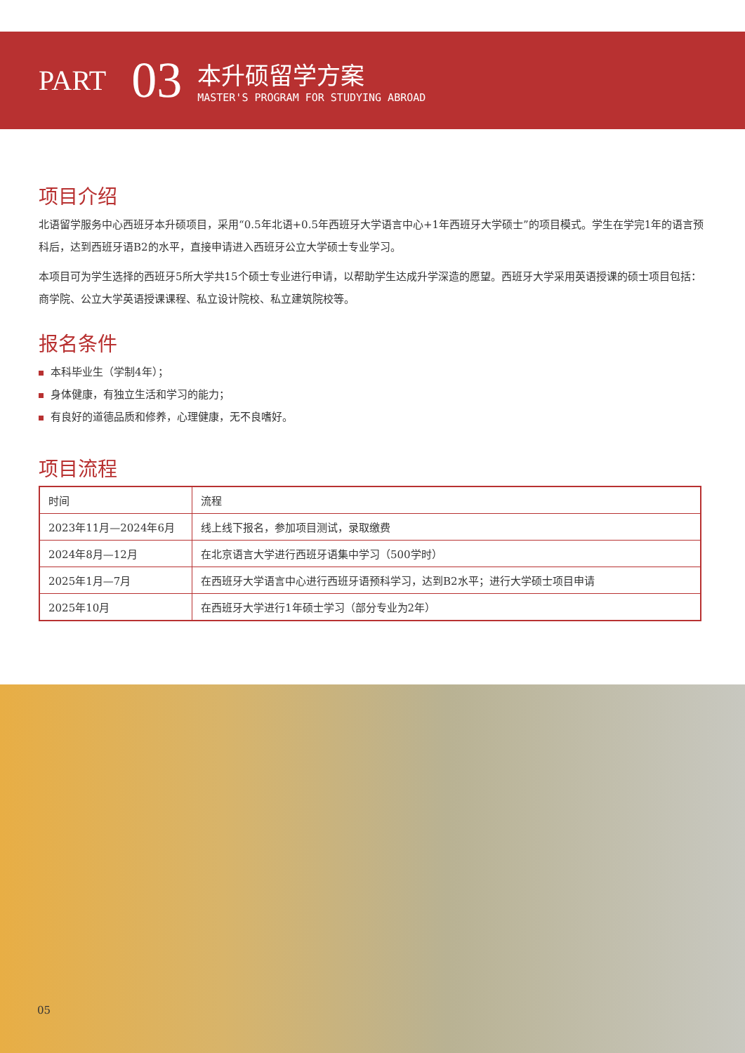PART
03
本升硕留学方案
MASTER'S PROGRAM FOR STUDYING ABROAD
项目介绍
北语留学服务中心西班牙本升硕项目，采用“0.5年北语+0.5年西班牙大学语言中心+1年西班牙大学硕士”的项目模式。学生在学完1年的语言预科后，达到西班牙语B2的水平，直接申请进入西班牙公立大学硕士专业学习。
本项目可为学生选择的西班牙5所大学共15个硕士专业进行申请，以帮助学生达成升学深造的愿望。西班牙大学采用英语授课的硕士项目包括：商学院、公立大学英语授课课程、私立设计院校、私立建筑院校等。
报名条件
本科毕业生（学制4年）；
身体健康，有独立生活和学习的能力；
有良好的道德品质和修养，心理健康，无不良嗜好。
项目流程
| 时间 | 流程 |
| --- | --- |
| 2023年11月—2024年6月 | 线上线下报名，参加项目测试，录取缴费 |
| 2024年8月—12月 | 在北京语言大学进行西班牙语集中学习（500学时） |
| 2025年1月—7月 | 在西班牙大学语言中心进行西班牙语预科学习，达到B2水平；进行大学硕士项目申请 |
| 2025年10月 | 在西班牙大学进行1年硕士学习（部分专业为2年） |
05